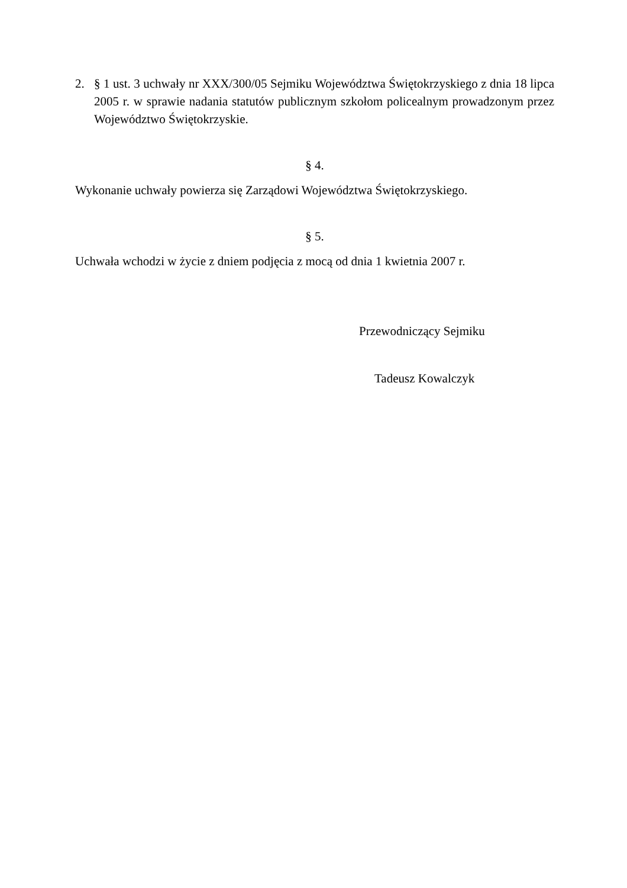2. § 1 ust. 3 uchwały nr XXX/300/05 Sejmiku Województwa Świętokrzyskiego z dnia 18 lipca 2005 r. w sprawie nadania statutów publicznym szkołom policealnym prowadzonym przez Województwo Świętokrzyskie.
§ 4.
Wykonanie uchwały powierza się Zarządowi Województwa Świętokrzyskiego.
§ 5.
Uchwała wchodzi w życie z dniem podjęcia z mocą od dnia 1 kwietnia 2007 r.
Przewodniczący Sejmiku
Tadeusz Kowalczyk